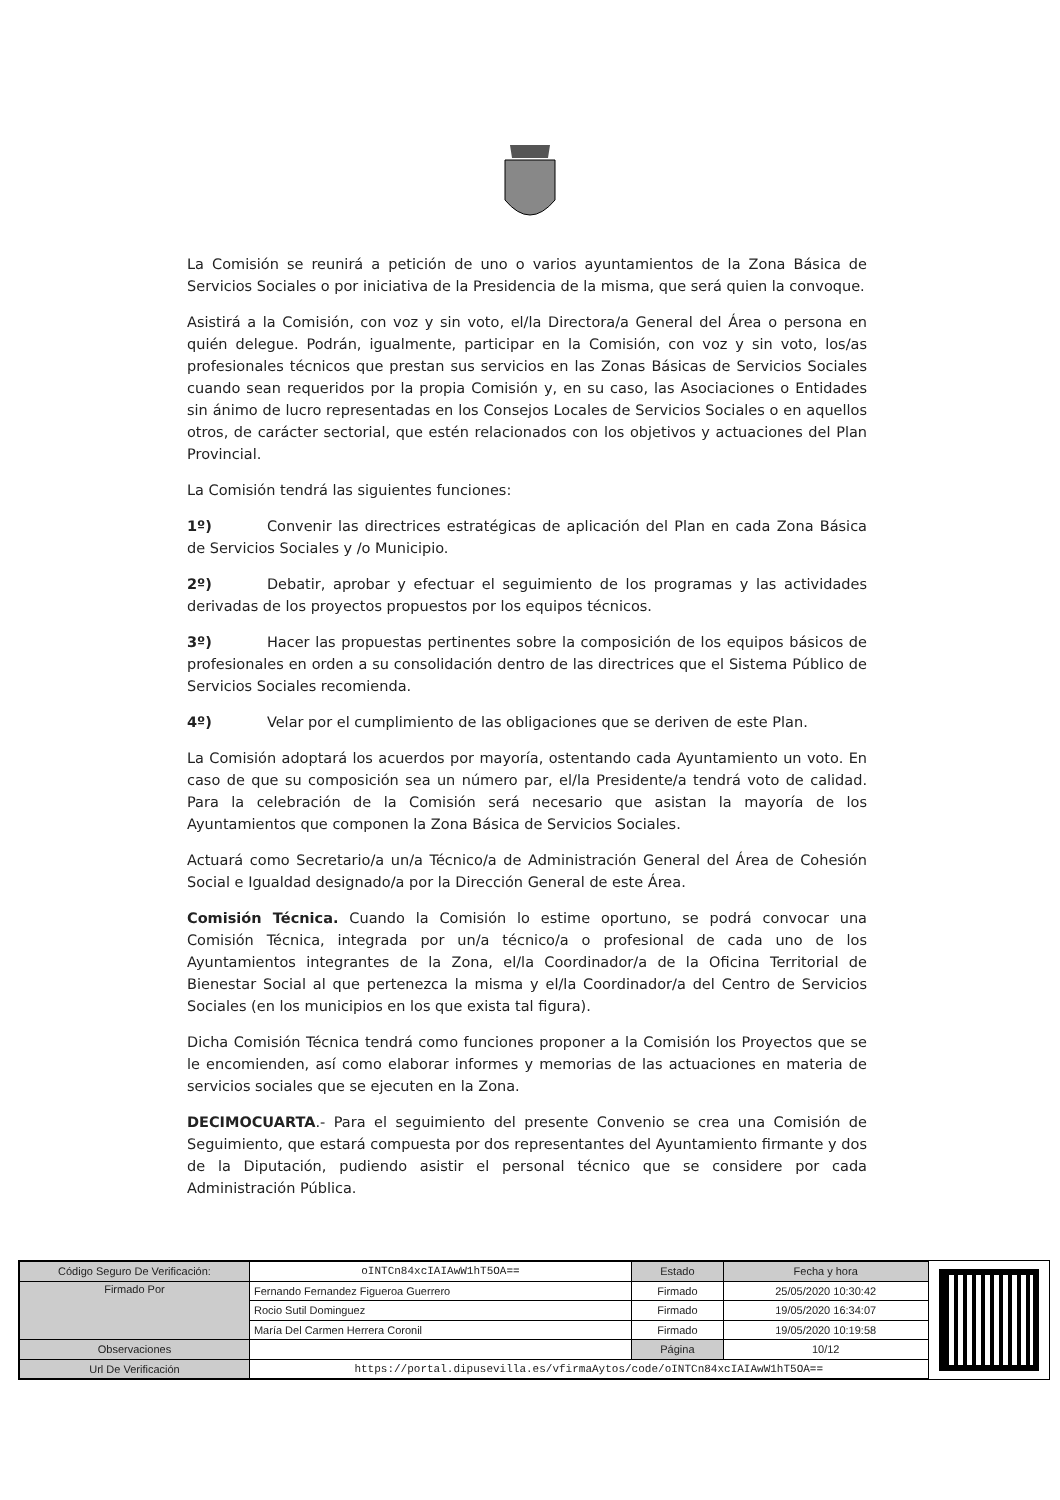La Comisión se reunirá a petición de uno o varios ayuntamientos de la Zona Básica de Servicios Sociales o por iniciativa de la Presidencia de la misma, que será quien la convoque.
Asistirá a la Comisión, con voz y sin voto, el/la Directora/a General del Área o persona en quién delegue. Podrán, igualmente, participar en la Comisión, con voz y sin voto, los/as profesionales técnicos que prestan sus servicios en las Zonas Básicas de Servicios Sociales cuando sean requeridos por la propia Comisión y, en su caso, las Asociaciones o Entidades sin ánimo de lucro representadas en los Consejos Locales de Servicios Sociales o en aquellos otros, de carácter sectorial, que estén relacionados con los objetivos y actuaciones del Plan Provincial.
La Comisión tendrá las siguientes funciones:
1º) Convenir las directrices estratégicas de aplicación del Plan en cada Zona Básica de Servicios Sociales y /o Municipio.
2º) Debatir, aprobar y efectuar el seguimiento de los programas y las actividades derivadas de los proyectos propuestos por los equipos técnicos.
3º) Hacer las propuestas pertinentes sobre la composición de los equipos básicos de profesionales en orden a su consolidación dentro de las directrices que el Sistema Público de Servicios Sociales recomienda.
4º) Velar por el cumplimiento de las obligaciones que se deriven de este Plan.
La Comisión adoptará los acuerdos por mayoría, ostentando cada Ayuntamiento un voto. En caso de que su composición sea un número par, el/la Presidente/a tendrá voto de calidad. Para la celebración de la Comisión será necesario que asistan la mayoría de los Ayuntamientos que componen la Zona Básica de Servicios Sociales.
Actuará como Secretario/a un/a Técnico/a de Administración General del Área de Cohesión Social e Igualdad designado/a por la Dirección General de este Área.
Comisión Técnica. Cuando la Comisión lo estime oportuno, se podrá convocar una Comisión Técnica, integrada por un/a técnico/a o profesional de cada uno de los Ayuntamientos integrantes de la Zona, el/la Coordinador/a de la Oficina Territorial de Bienestar Social al que pertenezca la misma y el/la Coordinador/a del Centro de Servicios Sociales (en los municipios en los que exista tal figura).
Dicha Comisión Técnica tendrá como funciones proponer a la Comisión los Proyectos que se le encomienden, así como elaborar informes y memorias de las actuaciones en materia de servicios sociales que se ejecuten en la Zona.
DECIMOCUARTA.- Para el seguimiento del presente Convenio se crea una Comisión de Seguimiento, que estará compuesta por dos representantes del Ayuntamiento firmante y dos de la Diputación, pudiendo asistir el personal técnico que se considere por cada Administración Pública.
| Código Seguro De Verificación: | oINTCn84xcIAIAwW1hT5OA== | Estado | Fecha y hora |
| Firmado Por | Fernando Fernandez Figueroa Guerrero | Firmado | 25/05/2020 10:30:42 |
| | Rocio Sutil Dominguez | Firmado | 19/05/2020 16:34:07 |
| | María Del Carmen Herrera Coronil | Firmado | 19/05/2020 10:19:58 |
| Observaciones | | Página | 10/12 |
| Url De Verificación | https://portal.dipusevilla.es/vfirmaAytos/code/oINTCn84xcIAIAwW1hT5OA== | | |